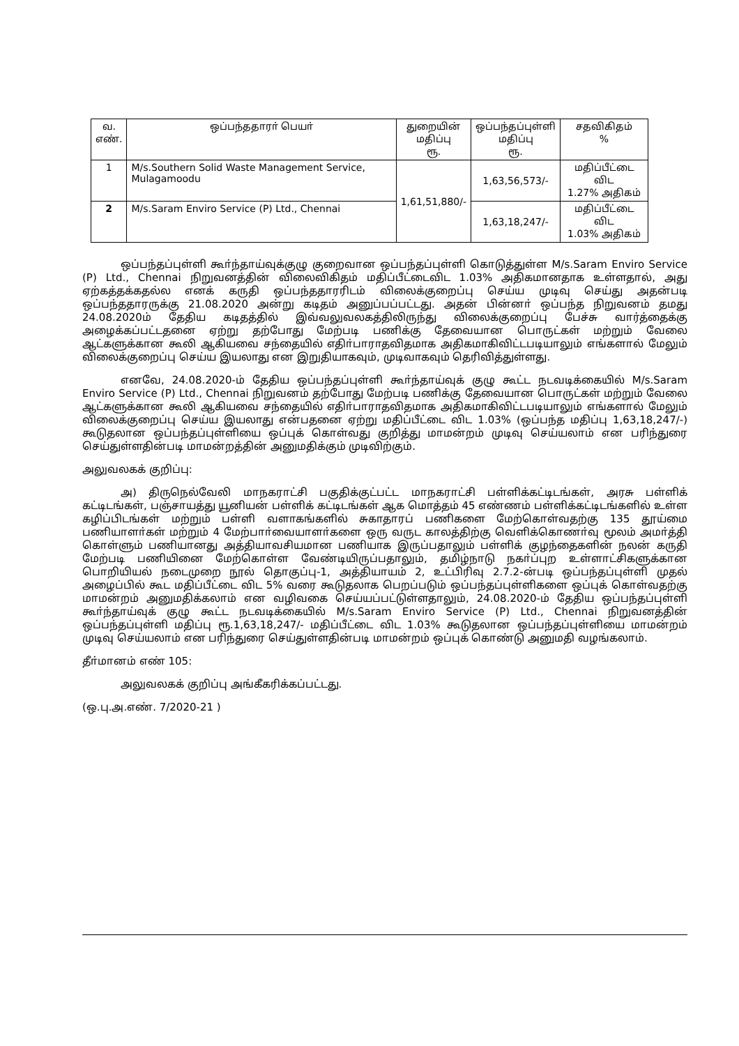| வ. எண். | ஒப்பந்ததாரா் பெயா் | துறையின் மதிப்பு ரூ. | ஒப்பந்தப்புள்ளி மதிப்பு ரூ. | சதவிகிதம் % |
| --- | --- | --- | --- | --- |
| 1 | M/s.Southern Solid Waste Management Service, Mulagamoodu | 1,61,51,880/- | 1,63,56,573/- | மதிப்பீட்டை விட 1.27% அதிகம் |
| 2 | M/s.Saram Enviro Service (P) Ltd., Chennai | | 1,63,18,247/- | மதிப்பீட்டை விட 1.03% அதிகம் |
ஒப்பந்தப்புள்ளி கூா்ந்தாய்வுக்குழு குறைவான ஒப்பந்தப்புள்ளி கொடுத்துள்ள M/s.Saram Enviro Service (P) Ltd., Chennai நிறுவனத்தின் விலைவிகிதம் மதிப்பீட்டைவிட 1.03% அதிகமானதாக உள்ளதால், அது ஏற்கத்தக்கதல்ல எனக் கருதி ஒப்பந்ததாரரிடம் விலைக்குறைப்பு செய்ய முடிவு செய்து அதன்படி ஒப்பந்ததாரருக்கு 21.08.2020 அன்று கடிதம் அனுப்பப்பட்டது. அதன் பின்னா் ஒப்பந்த நிறுவனம் தமது 24.08.2020ம் தேதிய கடிதத்தில் இவ்வலுவலகத்திலிருந்து விலைக்குறைப்பு பேச்சு வார்த்தைக்கு அழைக்கப்பட்டதனை ஏற்று தற்போது மேற்படி பணிக்கு தேவையான பொருட்கள் மற்றும் வேலை ஆட்களுக்கான கூலி ஆகியவை சந்தையில் எதிா்பாராதவிதமாக அதிகமாகிவிட்டபடியாலும் எங்களால் மேலும் விலைக்குறைப்பு செய்ய இயலாது என இறுதியாகவும், முடிவாகவும் தெரிவித்துள்ளது.
எனவே, 24.08.2020-ம் தேதிய ஒப்பந்தப்புள்ளி கூா்ந்தாய்வுக் குழு கூட்ட நடவடிக்கையில் M/s.Saram Enviro Service (P) Ltd., Chennai நிறுவனம் தற்போது மேற்படி பணிக்கு தேவையான பொருட்கள் மற்றும் வேலை ஆட்களுக்கான கூலி ஆகியவை சந்தையில் எதிா்பாராதவிதமாக அதிகமாகிவிட்டபடியாலும் எங்களால் மேலும் விலைக்குறைப்பு செய்ய இயலாது என்பதனை ஏற்று மதிப்பீட்டை விட 1.03% (ஒப்பந்த மதிப்பு 1,63,18,247/-) கூடுதலான ஒப்பந்தப்புள்ளியை ஒப்புக் கொள்வது குறித்து மாமன்றம் முடிவு செய்யலாம் என பரிந்துரை செய்துள்ளதின்படி மாமன்றத்தின் அனுமதிக்கும் முடிவிற்கும்.
அலுவலகக் குறிப்பு:
அ) திருநெல்வேலி மாநகராட்சி பகுதிக்குட்பட்ட மாநகராட்சி பள்ளிக்கட்டிடங்கள், அரசு பள்ளிக் கட்டிடங்கள், பஞ்சாயத்து யூனியன் பள்ளிக் கட்டிடங்கள் ஆக மொத்தம் 45 எண்ணம் பள்ளிக்கட்டிடங்களில் உள்ள கழிப்பிடங்கள் மற்றும் பள்ளி வளாகங்களில் சுகாதாரப் பணிகளை மேற்கொள்வதற்கு 135 தூய்மை பணியாளா்கள் மற்றும் 4 மேற்பாா்வையாளா்களை ஒரு வருட காலத்திற்கு வெளிக்கொணா்வு மூலம் அமா்த்தி கொள்ளும் பணியானது அத்தியாவசியமான பணியாக இருப்பதாலும் பள்ளிக் குழந்தைகளின் நலன் கருதி மேற்படி பணியினை மேற்கொள்ள வேண்டியிருப்பதாலும், தமிழ்நாடு நகா்ப்புற உள்ளாட்சிகளுக்கான பொறியியல் நடைமுறை நூல் தொகுப்பு-1, அத்தியாயம் 2, உட்பிரிவு 2.7.2-ன்படி ஒப்பந்தப்புள்ளி முதல் அழைப்பில் கூட மதிப்பீட்டை விட 5% வரை கூடுதலாக பெறப்படும் ஒப்பந்தப்புள்ளிகளை ஒப்புக் கொள்வதற்கு மாமன்றம் அனுமதிக்கலாம் என வழிவகை செய்யப்பட்டுள்ளதாலும், 24.08.2020-ம் தேதிய ஒப்பந்தப்புள்ளி கூா்ந்தாய்வுக் குழு கூட்ட நடவடிக்கையில் M/s.Saram Enviro Service (P) Ltd., Chennai நிறுவனத்தின் ஒப்பந்தப்புள்ளி மதிப்பு ரூ.1,63,18,247/- மதிப்பீட்டை விட 1.03% கூடுதலான ஒப்பந்தப்புள்ளியை மாமன்றம் முடிவு செய்யலாம் என பரிந்துரை செய்துள்ளதின்படி மாமன்றம் ஒப்புக் கொண்டு அனுமதி வழங்கலாம்.
தீா்மானம் எண் 105:
அலுவலகக் குறிப்பு அங்கீகரிக்கப்பட்டது.
(ஒ.பு.அ.எண். 7/2020-21 )